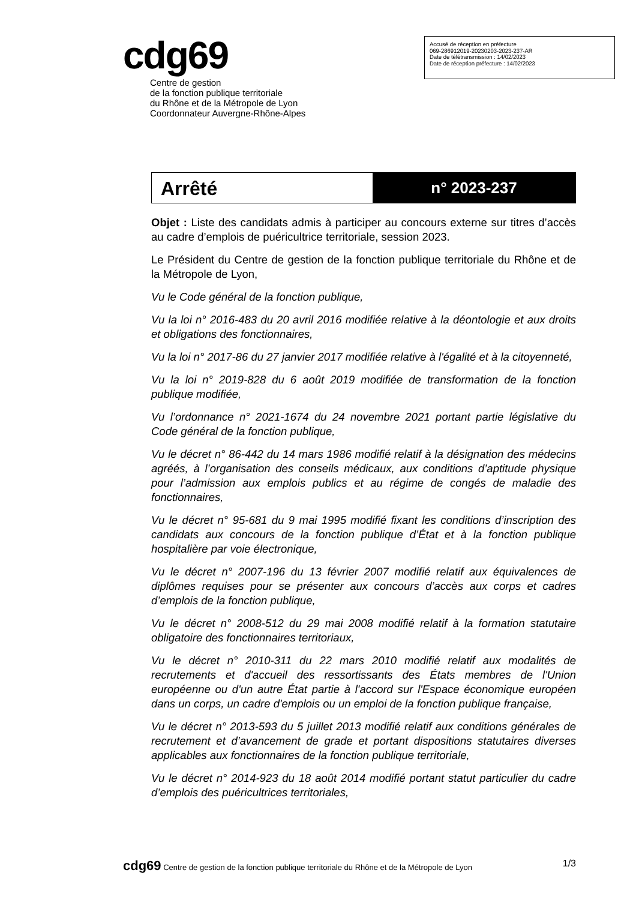cdg69
Centre de gestion
de la fonction publique territoriale
du Rhône et de la Métropole de Lyon
Coordonnateur Auvergne-Rhône-Alpes
Accusé de réception en préfecture
069-286912019-20230203-2023-237-AR
Date de télétransmission : 14/02/2023
Date de réception préfecture : 14/02/2023
Arrêté
n° 2023-237
Objet : Liste des candidats admis à participer au concours externe sur titres d’accès au cadre d’emplois de puéricultrice territoriale, session 2023.
Le Président du Centre de gestion de la fonction publique territoriale du Rhône et de la Métropole de Lyon,
Vu le Code général de la fonction publique,
Vu la loi n° 2016-483 du 20 avril 2016 modifiée relative à la déontologie et aux droits et obligations des fonctionnaires,
Vu la loi n° 2017-86 du 27 janvier 2017 modifiée relative à l'égalité et à la citoyenneté,
Vu la loi n° 2019-828 du 6 août 2019 modifiée de transformation de la fonction publique modifiée,
Vu l’ordonnance n° 2021-1674 du 24 novembre 2021 portant partie législative du Code général de la fonction publique,
Vu le décret n° 86-442 du 14 mars 1986 modifié relatif à la désignation des médecins agréés, à l’organisation des conseils médicaux, aux conditions d’aptitude physique pour l’admission aux emplois publics et au régime de congés de maladie des fonctionnaires,
Vu le décret n° 95-681 du 9 mai 1995 modifié fixant les conditions d’inscription des candidats aux concours de la fonction publique d’État et à la fonction publique hospitalière par voie électronique,
Vu le décret n° 2007-196 du 13 février 2007 modifié relatif aux équivalences de diplômes requises pour se présenter aux concours d’accès aux corps et cadres d’emplois de la fonction publique,
Vu le décret n° 2008-512 du 29 mai 2008 modifié relatif à la formation statutaire obligatoire des fonctionnaires territoriaux,
Vu le décret n° 2010-311 du 22 mars 2010 modifié relatif aux modalités de recrutements et d'accueil des ressortissants des États membres de l'Union européenne ou d'un autre État partie à l'accord sur l'Espace économique européen dans un corps, un cadre d'emplois ou un emploi de la fonction publique française,
Vu le décret n° 2013-593 du 5 juillet 2013 modifié relatif aux conditions générales de recrutement et d’avancement de grade et portant dispositions statutaires diverses applicables aux fonctionnaires de la fonction publique territoriale,
Vu le décret n° 2014-923 du 18 août 2014 modifié portant statut particulier du cadre d’emplois des puéricultrices territoriales,
cdg69 Centre de gestion de la fonction publique territoriale du Rhône et de la Métropole de Lyon 1/3